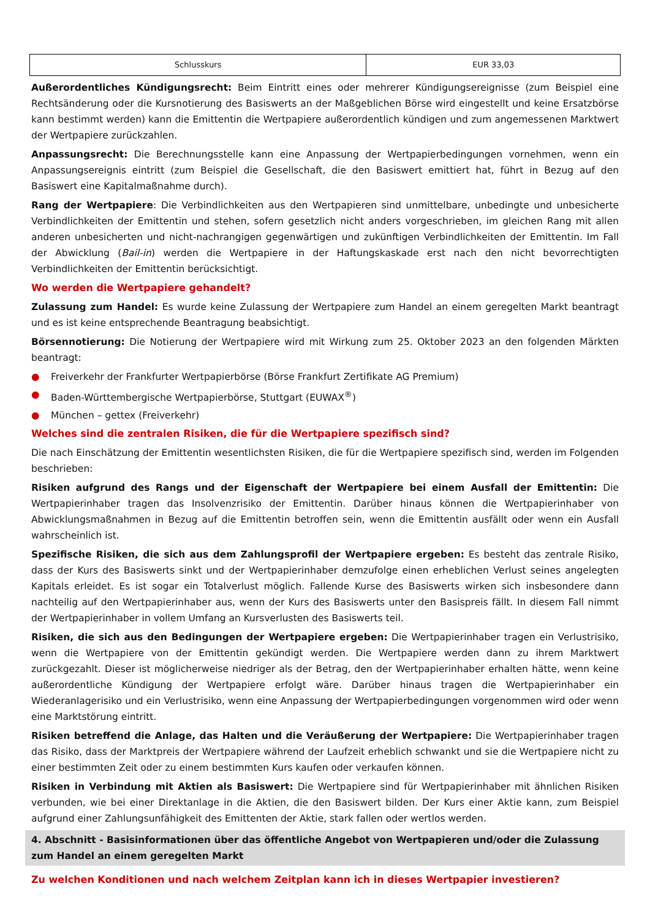| Schlusskurs | EUR 33,03 |
Außerordentliches Kündigungsrecht: Beim Eintritt eines oder mehrerer Kündigungsereignisse (zum Beispiel eine Rechtsänderung oder die Kursnotierung des Basiswerts an der Maßgeblichen Börse wird eingestellt und keine Ersatzbörse kann bestimmt werden) kann die Emittentin die Wertpapiere außerordentlich kündigen und zum angemessenen Marktwert der Wertpapiere zurückzahlen.
Anpassungsrecht: Die Berechnungsstelle kann eine Anpassung der Wertpapierbedingungen vornehmen, wenn ein Anpassungsereignis eintritt (zum Beispiel die Gesellschaft, die den Basiswert emittiert hat, führt in Bezug auf den Basiswert eine Kapitalmaßnahme durch).
Rang der Wertpapiere: Die Verbindlichkeiten aus den Wertpapieren sind unmittelbare, unbedingte und unbesicherte Verbindlichkeiten der Emittentin und stehen, sofern gesetzlich nicht anders vorgeschrieben, im gleichen Rang mit allen anderen unbesicherten und nicht-nachrangigen gegenwärtigen und zukünftigen Verbindlichkeiten der Emittentin. Im Fall der Abwicklung (Bail-in) werden die Wertpapiere in der Haftungskaskade erst nach den nicht bevorrechtigten Verbindlichkeiten der Emittentin berücksichtigt.
Wo werden die Wertpapiere gehandelt?
Zulassung zum Handel: Es wurde keine Zulassung der Wertpapiere zum Handel an einem geregelten Markt beantragt und es ist keine entsprechende Beantragung beabsichtigt.
Börsennotierung: Die Notierung der Wertpapiere wird mit Wirkung zum 25. Oktober 2023 an den folgenden Märkten beantragt:
● Freiverkehr der Frankfurter Wertpapierbörse (Börse Frankfurt Zertifikate AG Premium)
● Baden-Württembergische Wertpapierbörse, Stuttgart (EUWAX<sup>®</sup>)
● München – gettex (Freiverkehr)
Welches sind die zentralen Risiken, die für die Wertpapiere spezifisch sind?
Die nach Einschätzung der Emittentin wesentlichsten Risiken, die für die Wertpapiere spezifisch sind, werden im Folgenden beschrieben:
Risiken aufgrund des Rangs und der Eigenschaft der Wertpapiere bei einem Ausfall der Emittentin: Die Wertpapierinhaber tragen das Insolvenzrisiko der Emittentin. Darüber hinaus können die Wertpapierinhaber von Abwicklungsmaßnahmen in Bezug auf die Emittentin betroffen sein, wenn die Emittentin ausfällt oder wenn ein Ausfall wahrscheinlich ist.
Spezifische Risiken, die sich aus dem Zahlungsprofil der Wertpapiere ergeben: Es besteht das zentrale Risiko, dass der Kurs des Basiswerts sinkt und der Wertpapierinhaber demzufolge einen erheblichen Verlust seines angelegten Kapitals erleidet. Es ist sogar ein Totalverlust möglich. Fallende Kurse des Basiswerts wirken sich insbesondere dann nachteilig auf den Wertpapierinhaber aus, wenn der Kurs des Basiswerts unter den Basispreis fällt. In diesem Fall nimmt der Wertpapierinhaber in vollem Umfang an Kursverlusten des Basiswerts teil.
Risiken, die sich aus den Bedingungen der Wertpapiere ergeben: Die Wertpapierinhaber tragen ein Verlustrisiko, wenn die Wertpapiere von der Emittentin gekündigt werden. Die Wertpapiere werden dann zu ihrem Marktwert zurückgezahlt. Dieser ist möglicherweise niedriger als der Betrag, den der Wertpapierinhaber erhalten hätte, wenn keine außerordentliche Kündigung der Wertpapiere erfolgt wäre. Darüber hinaus tragen die Wertpapierinhaber ein Wiederanlagerisiko und ein Verlustrisiko, wenn eine Anpassung der Wertpapierbedingungen vorgenommen wird oder wenn eine Marktstörung eintritt.
Risiken betreffend die Anlage, das Halten und die Veräußerung der Wertpapiere: Die Wertpapierinhaber tragen das Risiko, dass der Marktpreis der Wertpapiere während der Laufzeit erheblich schwankt und sie die Wertpapiere nicht zu einer bestimmten Zeit oder zu einem bestimmten Kurs kaufen oder verkaufen können.
Risiken in Verbindung mit Aktien als Basiswert: Die Wertpapiere sind für Wertpapierinhaber mit ähnlichen Risiken verbunden, wie bei einer Direktanlage in die Aktien, die den Basiswert bilden. Der Kurs einer Aktie kann, zum Beispiel aufgrund einer Zahlungsunfähigkeit des Emittenten der Aktie, stark fallen oder wertlos werden.
4. Abschnitt - Basisinformationen über das öffentliche Angebot von Wertpapieren und/oder die Zulassung zum Handel an einem geregelten Markt
Zu welchen Konditionen und nach welchem Zeitplan kann ich in dieses Wertpapier investieren?